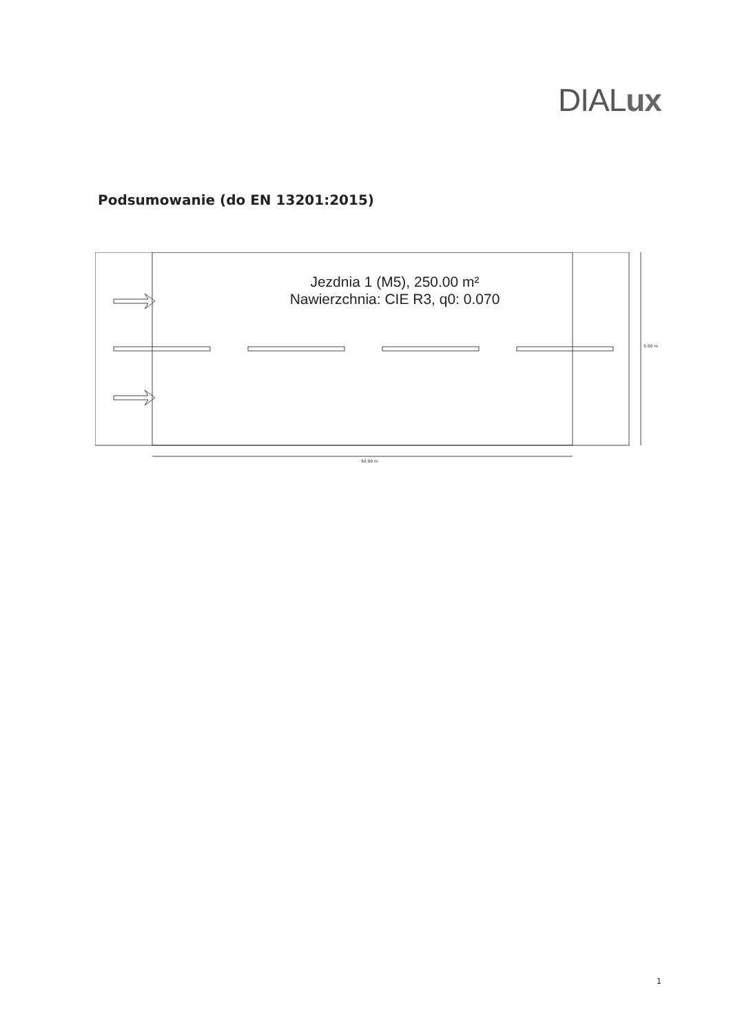DIALux
Podsumowanie (do EN 13201:2015)
Jezdnia 1 (M5), 250.00 m²
Nawierzchnia: CIE R3, q0: 0.070
5.00 m
50.00 m
1